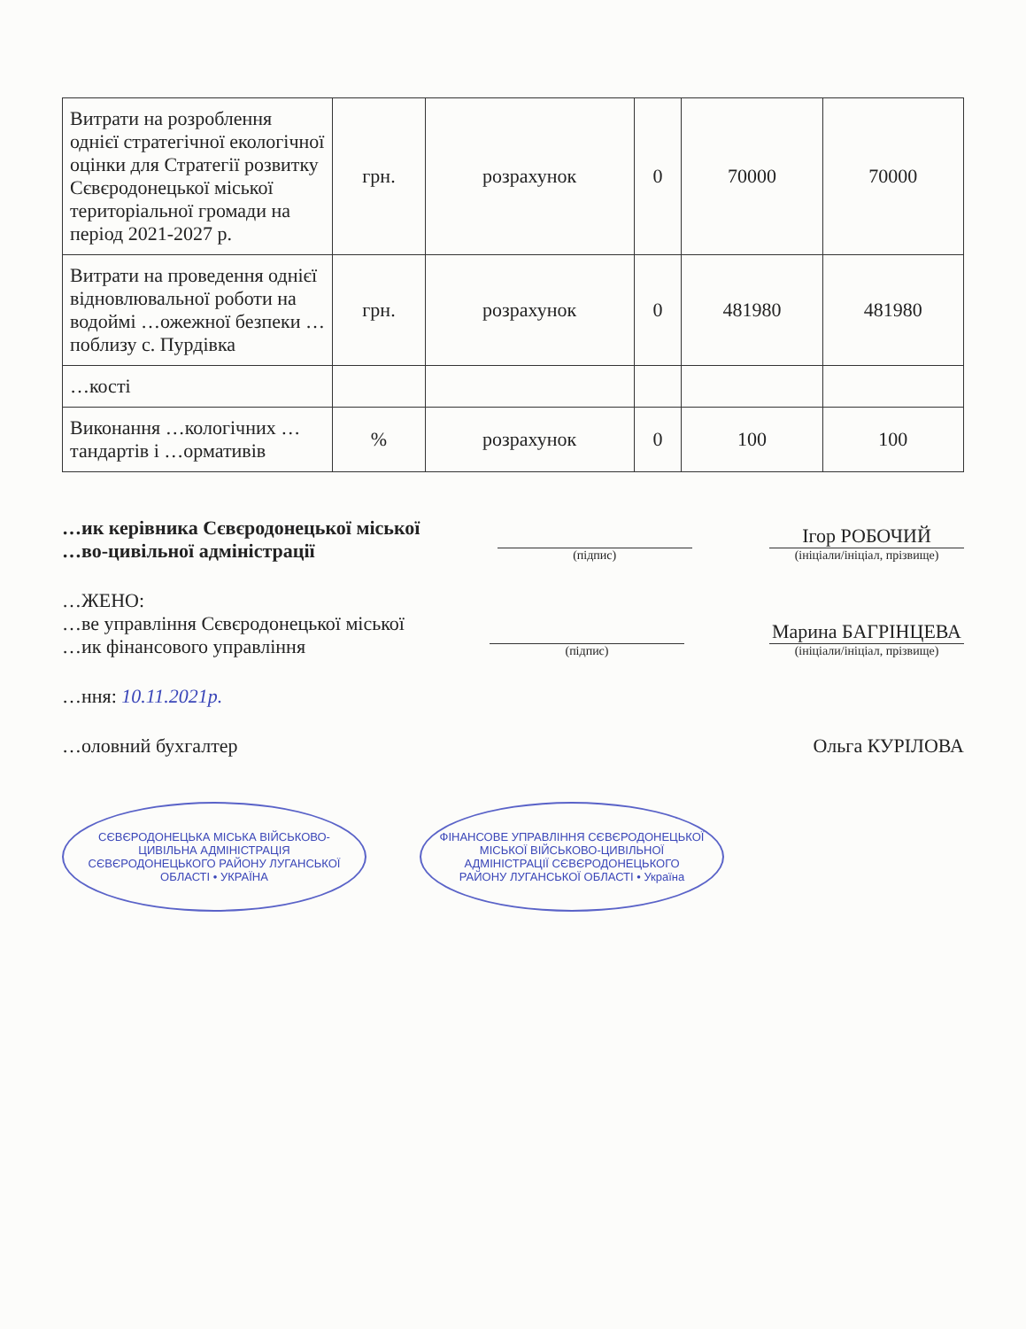| Витрати на розроблення однієї стратегічної екологічної оцінки для Стратегії розвитку Сєвєродонецької міської територіальної громади на період 2021-2027 р. | грн. | розрахунок | 0 | 70000 | 70000 |
| Витрати на проведення однієї відновлювальної роботи на водоймі …ожежної безпеки …поблизу с. Пурдівка | грн. | розрахунок | 0 | 481980 | 481980 |
| …кості | | | | | |
| Виконання …кологічних …тандартів і …ормативів | % | розрахунок | 0 | 100 | 100 |
…ик керівника Сєвєродонецької міської
…во-цивільної адміністрації
(підпис)
Ігор РОБОЧИЙ
(ініціали/ініціал, прізвище)
…ЖЕНО:
…ве управління Сєвєродонецької міської
…ик фінансового управління
(підпис)
Марина БАГРІНЦЕВА
(ініціали/ініціал, прізвище)
…ння: 10.11.2021р.
…оловний бухгалтер
Ольга КУРІЛОВА
СЄВЄРОДОНЕЦЬКА МІСЬКА ВІЙСЬКОВО-ЦИВІЛЬНА АДМІНІСТРАЦІЯ СЄВЄРОДОНЕЦЬКОГО РАЙОНУ ЛУГАНСЬКОЇ ОБЛАСТІ • УКРАЇНА
ФІНАНСОВЕ УПРАВЛІННЯ СЄВЄРОДОНЕЦЬКОЇ МІСЬКОЇ ВІЙСЬКОВО-ЦИВІЛЬНОЇ АДМІНІСТРАЦІЇ СЄВЄРОДОНЕЦЬКОГО РАЙОНУ ЛУГАНСЬКОЇ ОБЛАСТІ • Україна